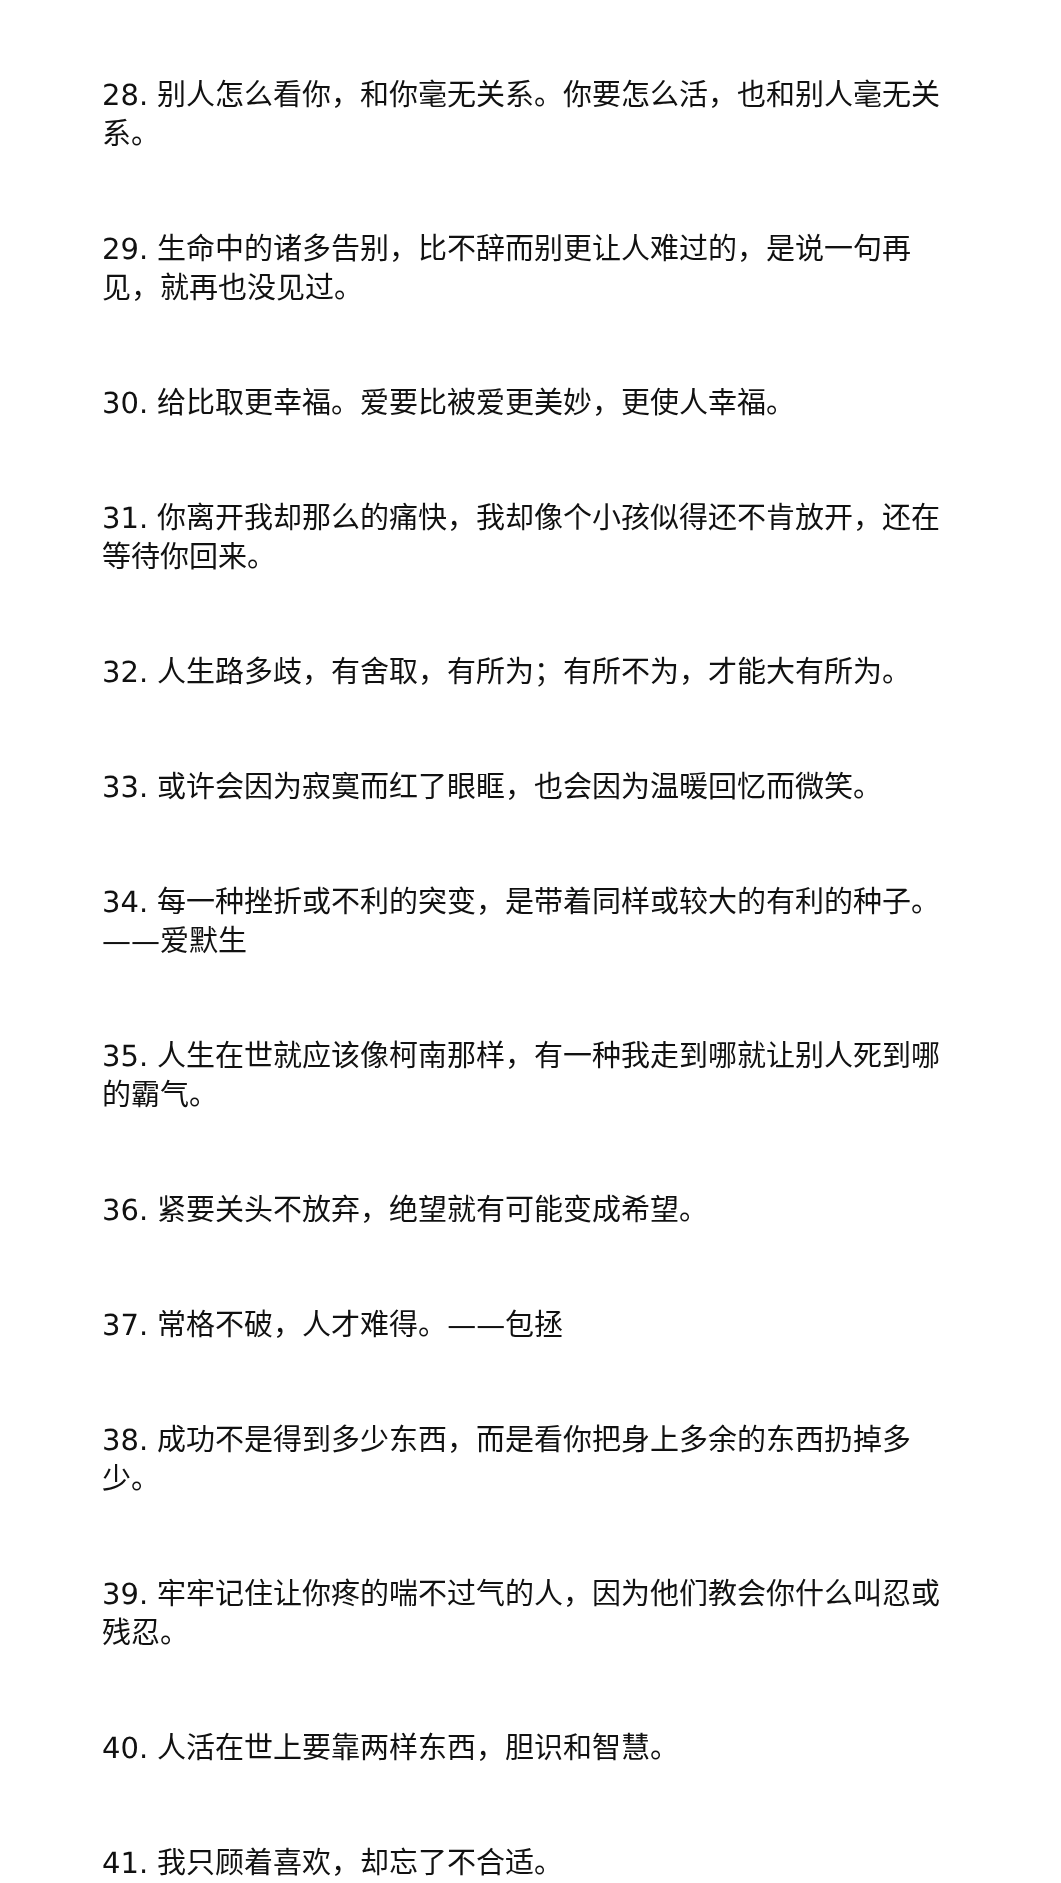28. 别人怎么看你，和你毫无关系。你要怎么活，也和别人毫无关系。
29. 生命中的诸多告别，比不辞而别更让人难过的，是说一句再见，就再也没见过。
30. 给比取更幸福。爱要比被爱更美妙，更使人幸福。
31. 你离开我却那么的痛快，我却像个小孩似得还不肯放开，还在等待你回来。
32. 人生路多歧，有舍取，有所为；有所不为，才能大有所为。
33. 或许会因为寂寞而红了眼眶，也会因为温暖回忆而微笑。
34. 每一种挫折或不利的突变，是带着同样或较大的有利的种子。——爱默生
35. 人生在世就应该像柯南那样，有一种我走到哪就让别人死到哪的霸气。
36. 紧要关头不放弃，绝望就有可能变成希望。
37. 常格不破，人才难得。——包拯
38. 成功不是得到多少东西，而是看你把身上多余的东西扔掉多少。
39. 牢牢记住让你疼的喘不过气的人，因为他们教会你什么叫忍或残忍。
40. 人活在世上要靠两样东西，胆识和智慧。
41. 我只顾着喜欢，却忘了不合适。